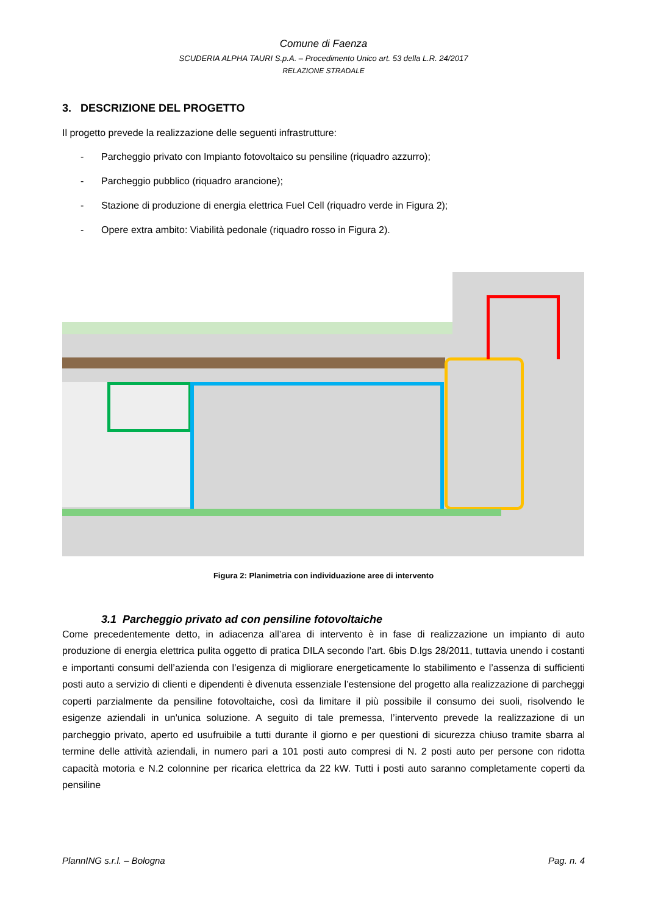Comune di Faenza
SCUDERIA ALPHA TAURI S.p.A. – Procedimento Unico art. 53 della L.R. 24/2017
RELAZIONE STRADALE
3. DESCRIZIONE DEL PROGETTO
Il progetto prevede la realizzazione delle seguenti infrastrutture:
- Parcheggio privato con Impianto fotovoltaico su pensiline (riquadro azzurro);
- Parcheggio pubblico (riquadro arancione);
- Stazione di produzione di energia elettrica Fuel Cell (riquadro verde in Figura 2);
- Opere extra ambito: Viabilità pedonale (riquadro rosso in Figura 2).
Figura 2: Planimetria con individuazione aree di intervento
3.1 Parcheggio privato ad con pensiline fotovoltaiche
Come precedentemente detto, in adiacenza all’area di intervento è in fase di realizzazione un impianto di auto produzione di energia elettrica pulita oggetto di pratica DILA secondo l’art. 6bis D.lgs 28/2011, tuttavia unendo i costanti e importanti consumi dell’azienda con l’esigenza di migliorare energeticamente lo stabilimento e l’assenza di sufficienti posti auto a servizio di clienti e dipendenti è divenuta essenziale l’estensione del progetto alla realizzazione di parcheggi coperti parzialmente da pensiline fotovoltaiche, così da limitare il più possibile il consumo dei suoli, risolvendo le esigenze aziendali in un'unica soluzione. A seguito di tale premessa, l’intervento prevede la realizzazione di un parcheggio privato, aperto ed usufruibile a tutti durante il giorno e per questioni di sicurezza chiuso tramite sbarra al termine delle attività aziendali, in numero pari a 101 posti auto compresi di N. 2 posti auto per persone con ridotta capacità motoria e N.2 colonnine per ricarica elettrica da 22 kW. Tutti i posti auto saranno completamente coperti da pensiline
PlannING s.r.l. – Bologna Pag. n. 4